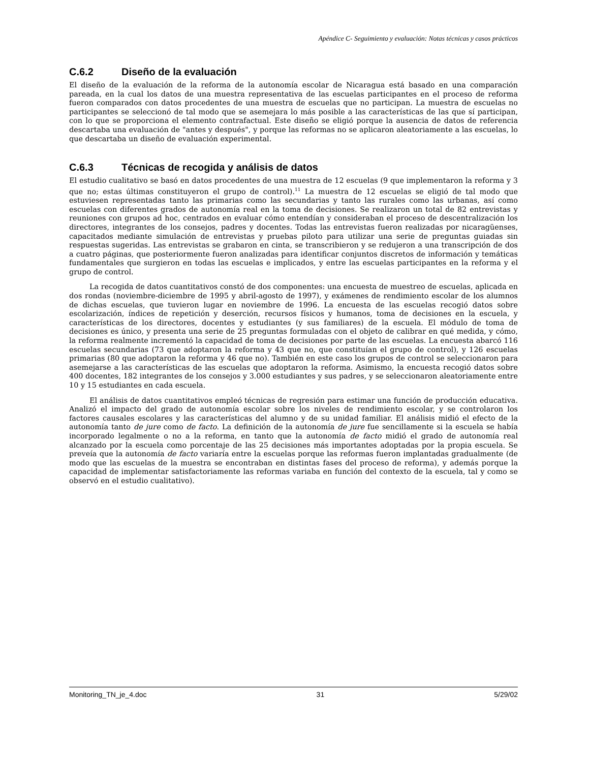Apéndice C- Seguimiento y evaluación: Notas técnicas y casos prácticos
C.6.2 Diseño de la evaluación
El diseño de la evaluación de la reforma de la autonomía escolar de Nicaragua está basado en una comparación pareada, en la cual los datos de una muestra representativa de las escuelas participantes en el proceso de reforma fueron comparados con datos procedentes de una muestra de escuelas que no participan. La muestra de escuelas no participantes se seleccionó de tal modo que se asemejara lo más posible a las características de las que sí participan, con lo que se proporciona el elemento contrafactual. Este diseño se eligió porque la ausencia de datos de referencia descartaba una evaluación de "antes y después", y porque las reformas no se aplicaron aleatoriamente a las escuelas, lo que descartaba un diseño de evaluación experimental.
C.6.3 Técnicas de recogida y análisis de datos
El estudio cualitativo se basó en datos procedentes de una muestra de 12 escuelas (9 que implementaron la reforma y 3 que no; estas últimas constituyeron el grupo de control).<sup>11</sup> La muestra de 12 escuelas se eligió de tal modo que estuviesen representadas tanto las primarias como las secundarias y tanto las rurales como las urbanas, así como escuelas con diferentes grados de autonomía real en la toma de decisiones. Se realizaron un total de 82 entrevistas y reuniones con grupos ad hoc, centrados en evaluar cómo entendían y consideraban el proceso de descentralización los directores, integrantes de los consejos, padres y docentes. Todas las entrevistas fueron realizadas por nicaragüenses, capacitados mediante simulación de entrevistas y pruebas piloto para utilizar una serie de preguntas guiadas sin respuestas sugeridas. Las entrevistas se grabaron en cinta, se transcribieron y se redujeron a una transcripción de dos a cuatro páginas, que posteriormente fueron analizadas para identificar conjuntos discretos de información y temáticas fundamentales que surgieron en todas las escuelas e implicados, y entre las escuelas participantes en la reforma y el grupo de control.
La recogida de datos cuantitativos constó de dos componentes: una encuesta de muestreo de escuelas, aplicada en dos rondas (noviembre-diciembre de 1995 y abril-agosto de 1997), y exámenes de rendimiento escolar de los alumnos de dichas escuelas, que tuvieron lugar en noviembre de 1996. La encuesta de las escuelas recogió datos sobre escolarización, índices de repetición y deserción, recursos físicos y humanos, toma de decisiones en la escuela, y características de los directores, docentes y estudiantes (y sus familiares) de la escuela. El módulo de toma de decisiones es único, y presenta una serie de 25 preguntas formuladas con el objeto de calibrar en qué medida, y cómo, la reforma realmente incrementó la capacidad de toma de decisiones por parte de las escuelas. La encuesta abarcó 116 escuelas secundarias (73 que adoptaron la reforma y 43 que no, que constituían el grupo de control), y 126 escuelas primarias (80 que adoptaron la reforma y 46 que no). También en este caso los grupos de control se seleccionaron para asemejarse a las características de las escuelas que adoptaron la reforma. Asimismo, la encuesta recogió datos sobre 400 docentes, 182 integrantes de los consejos y 3.000 estudiantes y sus padres, y se seleccionaron aleatoriamente entre 10 y 15 estudiantes en cada escuela.
El análisis de datos cuantitativos empleó técnicas de regresión para estimar una función de producción educativa. Analizó el impacto del grado de autonomía escolar sobre los niveles de rendimiento escolar, y se controlaron los factores causales escolares y las características del alumno y de su unidad familiar. El análisis midió el efecto de la autonomía tanto de jure como de facto. La definición de la autonomía de jure fue sencillamente si la escuela se había incorporado legalmente o no a la reforma, en tanto que la autonomía de facto midió el grado de autonomía real alcanzado por la escuela como porcentaje de las 25 decisiones más importantes adoptadas por la propia escuela. Se preveía que la autonomía de facto variaría entre la escuelas porque las reformas fueron implantadas gradualmente (de modo que las escuelas de la muestra se encontraban en distintas fases del proceso de reforma), y además porque la capacidad de implementar satisfactoriamente las reformas variaba en función del contexto de la escuela, tal y como se observó en el estudio cualitativo).
Monitoring_TN_je_4.doc 31 5/29/02